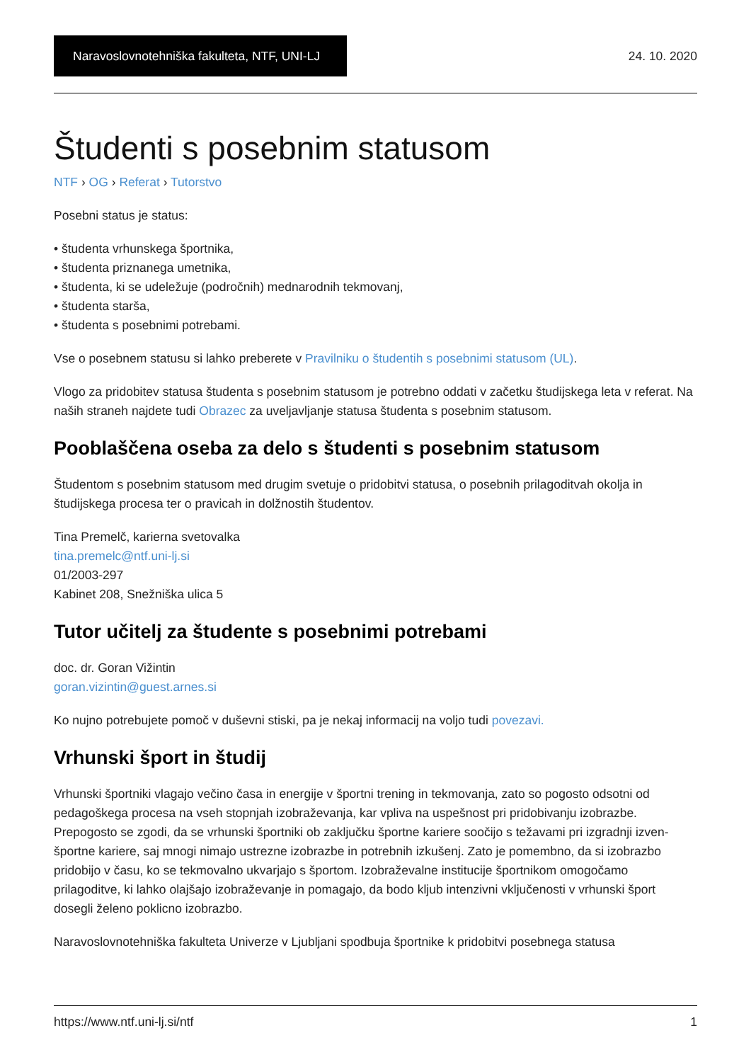Naravoslovnotehniška fakulteta, NTF, UNI-LJ
24. 10. 2020
Študenti s posebnim statusom
NTF › OG › Referat › Tutorstvo
Posebni status je status:
• študenta vrhunskega športnika,
• študenta priznanega umetnika,
• študenta, ki se udeležuje (področnih) mednarodnih tekmovanj,
• študenta starša,
• študenta s posebnimi potrebami.
Vse o posebnem statusu si lahko preberete v Pravilniku o študentih s posebnimi statusom (UL).
Vlogo za pridobitev statusa študenta s posebnim statusom je potrebno oddati v začetku študijskega leta v referat. Na naših straneh najdete tudi Obrazec za uveljavljanje statusa študenta s posebnim statusom.
Pooblaščena oseba za delo s študenti s posebnim statusom
Študentom s posebnim statusom med drugim svetuje o pridobitvi statusa, o posebnih prilagoditvah okolja in študijskega procesa ter o pravicah in dolžnostih študentov.
Tina Premelč, karierna svetovalka
tina.premelc@ntf.uni-lj.si
01/2003-297
Kabinet 208, Snežniška ulica 5
Tutor učitelj za študente s posebnimi potrebami
doc. dr. Goran Vižintin
goran.vizintin@guest.arnes.si
Ko nujno potrebujete pomoč v duševni stiski, pa je nekaj informacij na voljo tudi povezavi.
Vrhunski šport in študij
Vrhunski športniki vlagajo večino časa in energije v športni trening in tekmovanja, zato so pogosto odsotni od pedagoškega procesa na vseh stopnjah izobraževanja, kar vpliva na uspešnost pri pridobivanju izobrazbe. Prepogosto se zgodi, da se vrhunski športniki ob zaključku športne kariere soočijo s težavami pri izgradnji izven-športne kariere, saj mnogi nimajo ustrezne izobrazbe in potrebnih izkušenj. Zato je pomembno, da si izobrazbo pridobijo v času, ko se tekmovalno ukvarjajo s športom. Izobraževalne institucije športnikom omogočamo prilagoditve, ki lahko olajšajo izobraževanje in pomagajo, da bodo kljub intenzivni vključenosti v vrhunski šport dosegli želeno poklicno izobrazbo.
Naravoslovnotehniška fakulteta Univerze v Ljubljani spodbuja športnike k pridobitvi posebnega statusa
https://www.ntf.uni-lj.si/ntf 1